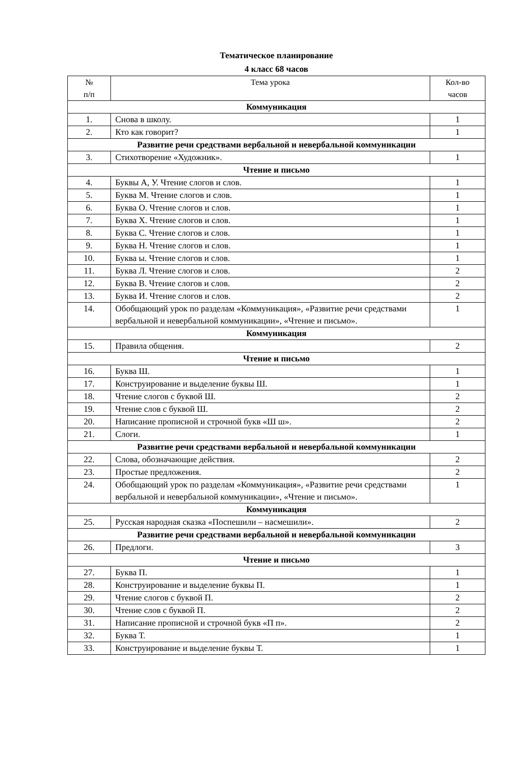Тематическое планирование
4 класс 68 часов
| № п/п | Тема урока | Кол-во часов |
| --- | --- | --- |
| Коммуникация | | |
| 1. | Снова в школу. | 1 |
| 2. | Кто как говорит? | 1 |
| Развитие речи средствами вербальной и невербальной коммуникации | | |
| 3. | Стихотворение «Художник». | 1 |
| Чтение и письмо | | |
| 4. | Буквы А, У. Чтение слогов и слов. | 1 |
| 5. | Буква М. Чтение слогов и слов. | 1 |
| 6. | Буква О. Чтение слогов и слов. | 1 |
| 7. | Буква Х. Чтение слогов и слов. | 1 |
| 8. | Буква С. Чтение слогов и слов. | 1 |
| 9. | Буква Н. Чтение слогов и слов. | 1 |
| 10. | Буква ы. Чтение слогов и слов. | 1 |
| 11. | Буква Л. Чтение слогов и слов. | 2 |
| 12. | Буква В. Чтение слогов и слов. | 2 |
| 13. | Буква И. Чтение слогов и слов. | 2 |
| 14. | Обобщающий урок по разделам «Коммуникация», «Развитие речи средствами вербальной и невербальной коммуникации», «Чтение и письмо». | 1 |
| Коммуникация | | |
| 15. | Правила общения. | 2 |
| Чтение и письмо | | |
| 16. | Буква Ш. | 1 |
| 17. | Конструирование и выделение буквы Ш. | 1 |
| 18. | Чтение слогов с буквой Ш. | 2 |
| 19. | Чтение слов с буквой Ш. | 2 |
| 20. | Написание прописной и строчной букв «Ш ш». | 2 |
| 21. | Слоги. | 1 |
| Развитие речи средствами вербальной и невербальной коммуникации | | |
| 22. | Слова, обозначающие действия. | 2 |
| 23. | Простые предложения. | 2 |
| 24. | Обобщающий урок по разделам «Коммуникация», «Развитие речи средствами вербальной и невербальной коммуникации», «Чтение и письмо». | 1 |
| Коммуникация | | |
| 25. | Русская народная сказка «Поспешили – насмешили». | 2 |
| Развитие речи средствами вербальной и невербальной коммуникации | | |
| 26. | Предлоги. | 3 |
| Чтение и письмо | | |
| 27. | Буква П. | 1 |
| 28. | Конструирование и выделение буквы П. | 1 |
| 29. | Чтение слогов с буквой П. | 2 |
| 30. | Чтение слов с буквой П. | 2 |
| 31. | Написание прописной и строчной букв «П п». | 2 |
| 32. | Буква Т. | 1 |
| 33. | Конструирование и выделение буквы Т. | 1 |